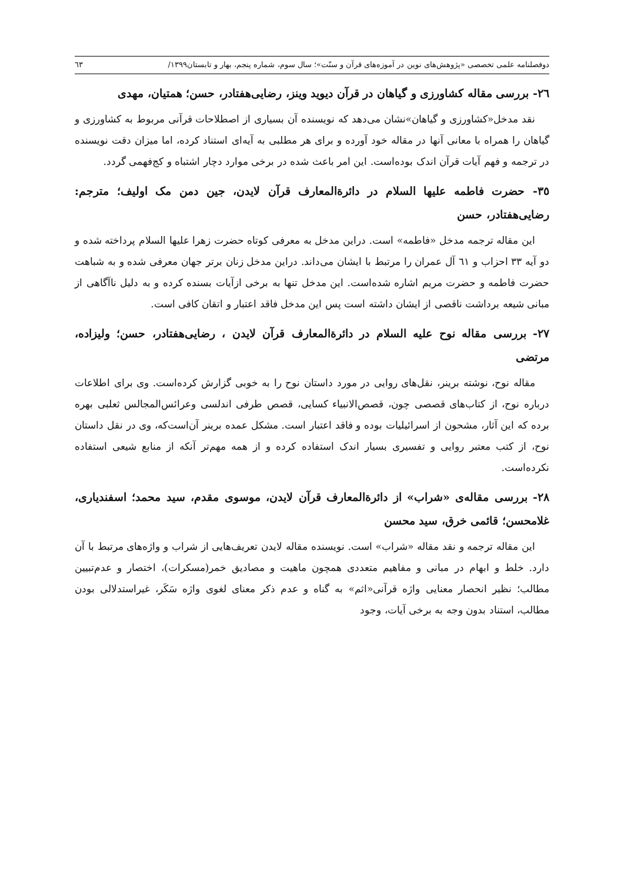دوفصلنامه علمی تخصصی «پژوهش‌های نوین در آموزه‌های قرآن و سنّت»؛ سال سوم، شماره پنجم، بهار و تابستان۱۳۹۹/ ٦٣
۲٦- بررسی مقاله کشاورزی و گیاهان در قرآن دیوید وینز، رضایی‌هفتادر، حسن؛ همتیان، مهدی
نقد مدخل«کشاورزی و گیاهان»نشان می‌دهد که نویسنده آن بسیاری از اصطلاحات قرآنی مربوط به کشاورزی و گیاهان را همراه با معانی آنها در مقاله خود آورده و برای هر مطلبی به آیه‌ای استناد کرده، اما میزان دقت نویسنده در ترجمه و فهم آیات قرآن اندک بوده‌است. این امر باعث شده در برخی موارد دچار اشتباه و کج‌فهمی گردد.
۳٥- حضرت فاطمه عليها السلام در دائرةالمعارف قرآن لایدن، جین دمن مک اولیف؛ مترجم: رضایی‌هفتادر، حسن
این مقاله ترجمه مدخل «فاطمه» است. دراین مدخل به معرفی کوتاه حضرت زهرا عليها السلام پرداخته شده و دو آیه ۳۳ احزاب و ٦۱ آل عمران را مرتبط با ایشان می‌داند. دراین مدخل زنان برتر جهان معرفی شده و به شباهت حضرت فاطمه و حضرت مریم اشاره شده‌است. این مدخل تنها به برخی ازآیات بسنده کرده و به دلیل ناآگاهی از مبانی شیعه برداشت ناقصی از ایشان داشته است پس این مدخل فاقد اعتبار و اتقان کافی است.
۲۷- بررسی مقاله نوح عليه السلام در دائرةالمعارف قرآن لایدن ، رضایی‌هفتادر، حسن؛ ولیزاده، مرتضی
مقاله نوح، نوشته برینر، نقل‌های روایی در مورد داستان نوح را به خوبی گزارش کرده‌است. وی برای اطلاعات درباره نوح، از کتاب‌های قصصی چون، قصص‌الانبیاء کسایی، قصص طرفی اندلسی وعرائس‌المجالس ثعلبی بهره برده که این آثار، مشحون از اسرائیلیات بوده و فاقد اعتبار است. مشکل عمده برینر آن‌است‌که، وی در نقل داستان نوح، از کتب معتبر روایی و تفسیری بسیار اندک استفاده کرده و از همه مهم‌تر آنکه از منابع شیعی استفاده نکرده‌است.
۲۸- بررسی مقاله‌ی «شراب» از دائرةالمعارف قرآن لایدن، موسوی مقدم، سید محمد؛ اسفندیاری، غلامحسن؛ قائمی خرق، سید محسن
این مقاله ترجمه و نقد مقاله «شراب» است. نویسنده مقاله لایدن تعریف‌هایی از شراب و واژه‌های مرتبط با آن دارد. خلط و ابهام در مبانی و مفاهیم متعددی همچون ماهیت و مصادیق خمر(مسکرات)، اختصار و عدم‌تبیین مطالب؛ نظیر انحصار معنایی واژه قرآنی«اثم» به گناه و عدم ذکر معنای لغوی واژه سَکَر، غیراستدلالی بودن مطالب، استناد بدون وجه به برخی آیات، وجود